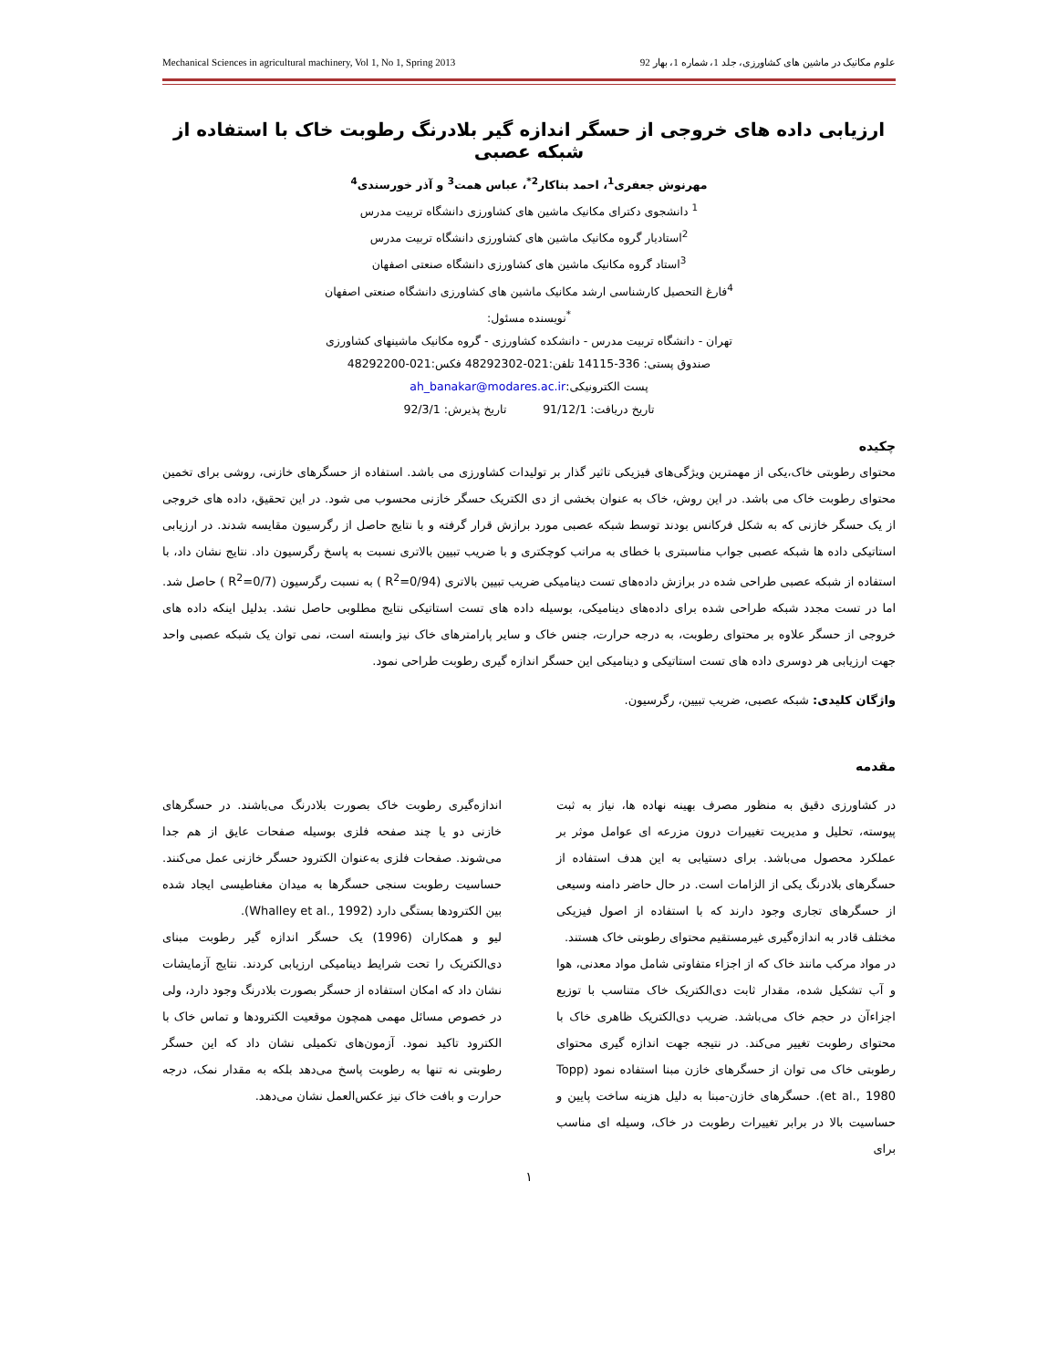Mechanical Sciences in agricultural machinery, Vol 1, No 1, Spring 2013 علوم مکانیک در ماشین های کشاورزی، جلد 1، شماره 1، بهار 92
ارزیابی داده های خروجی از حسگر اندازه گیر بلادرنگ رطوبت خاک با استفاده از شبکه عصبی
مهرنوش جعفری<sup>1</sup>، احمد بناکار<sup>2*</sup>، عباس همت<sup>3</sup> و آذر خورسندی<sup>4</sup>
<sup>1</sup> دانشجوی دکترای مکانیک ماشین های کشاورزی دانشگاه تربیت مدرس
<sup>2</sup> استادیار گروه مکانیک ماشین های کشاورزی دانشگاه تربیت مدرس
<sup>3</sup> استاد گروه مکانیک ماشین های کشاورزی دانشگاه صنعتی اصفهان
<sup>4</sup> فارغ التحصیل کارشناسی ارشد مکانیک ماشین های کشاورزی دانشگاه صنعتی اصفهان
<sup>*</sup> نویسنده مسئول:
تهران - دانشگاه تربیت مدرس - دانشکده کشاورزی - گروه مکانیک ماشینهای کشاورزی
صندوق پستی: 336-14115 تلفن:021-48292302 فکس:021-48292200
پست الکترونیکی:ah_banakar@modares.ac.ir
تاریخ دریافت: 91/12/1 تاریخ پذیرش: 92/3/1
چکیده
محتوای رطوبتی خاک،یکی از مهمترین ویژگی‌های فیزیکی تاثیر گذار بر تولیدات کشاورزی می باشد. استفاده از حسگرهای خازنی، روشی برای تخمین محتوای رطوبت خاک می باشد. در این روش، خاک به عنوان بخشی از دی الکتریک حسگر خازنی محسوب می شود. در این تحقیق، داده های خروجی از یک حسگر خازنی که به شکل فرکانس بودند توسط شبکه عصبی مورد برازش قرار گرفته و با نتایج حاصل از رگرسیون مقایسه شدند. در ارزیابی استاتیکی داده ها شبکه عصبی جواب مناسبتری با خطای به مراتب کوچکتری و با ضریب تبیین بالاتری نسبت به پاسخ رگرسیون داد. نتایج نشان داد، با استفاده از شبکه عصبی طراحی شده در برازش داده‌های تست دینامیکی ضریب تبیین بالاتری (R<sup>2</sup>=0/94 ) به نسبت رگرسیون (R<sup>2</sup>=0/7 ) حاصل شد. اما در تست مجدد شبکه طراحی شده برای داده‌های دینامیکی، بوسیله داده های تست استاتیکی نتایج مطلوبی حاصل نشد. بدلیل اینکه داده های خروجی از حسگر علاوه بر محتوای رطوبت، به درجه حرارت، جنس خاک و سایر پارامترهای خاک نیز وابسته است، نمی توان یک شبکه عصبی واحد جهت ارزیابی هر دوسری داده های تست استاتیکی و دینامیکی این حسگر اندازه گیری رطوبت طراحی نمود.
واژگان کلیدی: شبکه عصبی، ضریب تبیین، رگرسیون.
مقدمه
در کشاورزی دقیق به منظور مصرف بهینه نهاده ها، نیاز به ثبت پیوسته، تحلیل و مدیریت تغییرات درون مزرعه ای عوامل موثر بر عملکرد محصول می‌باشد. برای دستیابی به این هدف استفاده از حسگرهای بلادرنگ یکی از الزامات است. در حال حاضر دامنه وسیعی از حسگرهای تجاری وجود دارند که با استفاده از اصول فیزیکی مختلف قادر به اندازه‌گیری غیرمستقیم محتوای رطوبتی خاک هستند.
در مواد مرکب مانند خاک که از اجزاء متفاوتی شامل مواد معدنی، هوا و آب تشکیل شده، مقدار ثابت دی‌الکتریک خاک متناسب با توزیع اجزاءآن در حجم خاک می‌باشد. ضریب دی‌الکتریک ظاهری خاک با محتوای رطوبت تغییر می‌کند. در نتیجه جهت اندازه گیری محتوای رطوبتی خاک می توان از حسگرهای خازن مبنا استفاده نمود (Topp et al., 1980). حسگرهای خازن-مبنا به دلیل هزینه ساخت پایین و حساسیت بالا در برابر تغییرات رطوبت در خاک، وسیله ای مناسب برای
اندازه‌گیری رطوبت خاک بصورت بلادرنگ می‌باشند. در حسگرهای خازنی دو یا چند صفحه فلزی بوسیله صفحات عایق از هم جدا می‌شوند. صفحات فلزی به‌عنوان الکترود حسگر خازنی عمل می‌کنند. حساسیت رطوبت سنجی حسگرها به میدان مغناطیسی ایجاد شده بین الکترودها بستگی دارد (Whalley et al., 1992).
لیو و همکاران (1996) یک حسگر اندازه گیر رطوبت مبنای دی‌الکتریک را تحت شرایط دینامیکی ارزیابی کردند. نتایج آزمایشات نشان داد که امکان استفاده از حسگر بصورت بلادرنگ وجود دارد، ولی در خصوص مسائل مهمی همچون موقعیت الکترودها و تماس خاک با الکترود تاکید نمود. آزمون‌های تکمیلی نشان داد که این حسگر رطوبتی نه تنها به رطوبت پاسخ می‌دهد بلکه به مقدار نمک، درجه حرارت و بافت خاک نیز عکس‌العمل نشان می‌دهد.
۱